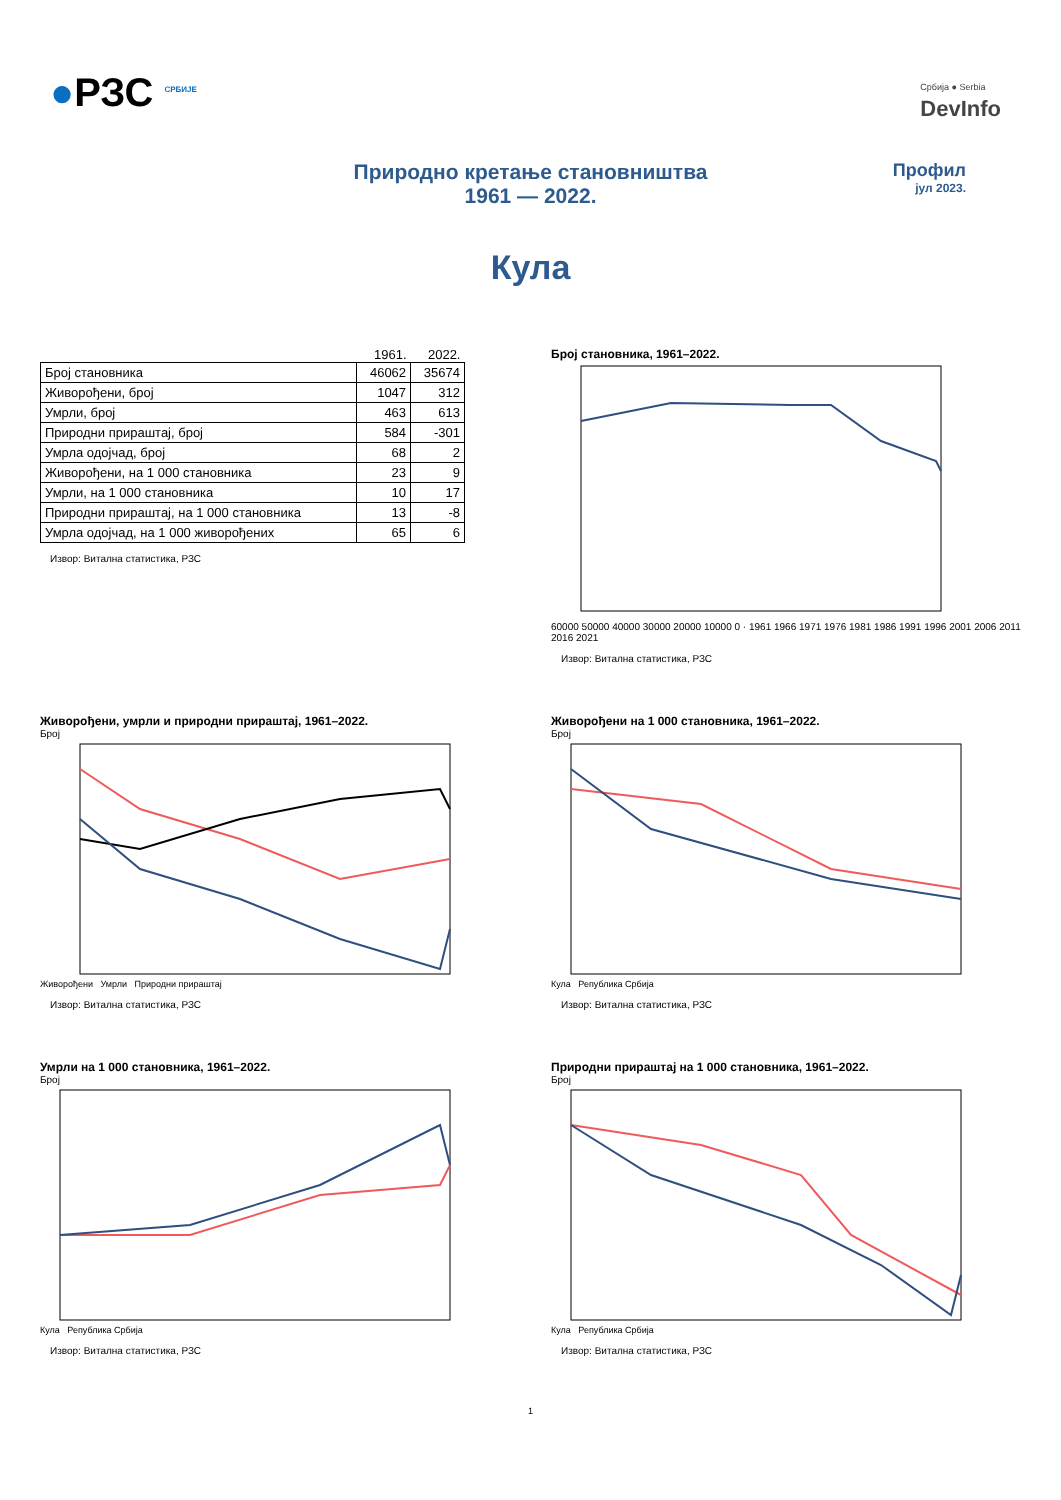●РЗС <sup>СРБИЈЕ</sup> Србија ● Serbia
DevInfo
Природно кретање становништва
1961 — 2022.
Профил
јул 2023.
Кула
| | 1961. | 2022. |
| --- | --- | --- |
| Број становника | 46062 | 35674 |
| Живорођени, број | 1047 | 312 |
| Умрли, број | 463 | 613 |
| Природни прираштај, број | 584 | -301 |
| Умрла одојчад, број | 68 | 2 |
| Живорођени, на 1 000 становника | 23 | 9 |
| Умрли, на 1 000 становника | 10 | 17 |
| Природни прираштај, на 1 000 становника | 13 | -8 |
| Умрла одојчад, на 1 000 живорођених | 65 | 6 |
Извор: Витална статистика, РЗС
Број становника, 1961–2022.
60000 50000 40000 30000 20000 10000 0 · 1961 1966 1971 1976 1981 1986 1991 1996 2001 2006 2011 2016 2021
Извор: Витална статистика, РЗС
Живорођени, умрли и природни прираштај, 1961–2022.
Број
Живорођени Умрли Природни прираштај
Извор: Витална статистика, РЗС
Живорођени на 1 000 становника, 1961–2022.
Број
Кула Република Србија
Извор: Витална статистика, РЗС
Умрли на 1 000 становника, 1961–2022.
Број
Кула Република Србија
Извор: Витална статистика, РЗС
Природни прираштај на 1 000 становника, 1961–2022.
Број
Кула Република Србија
Извор: Витална статистика, РЗС
1